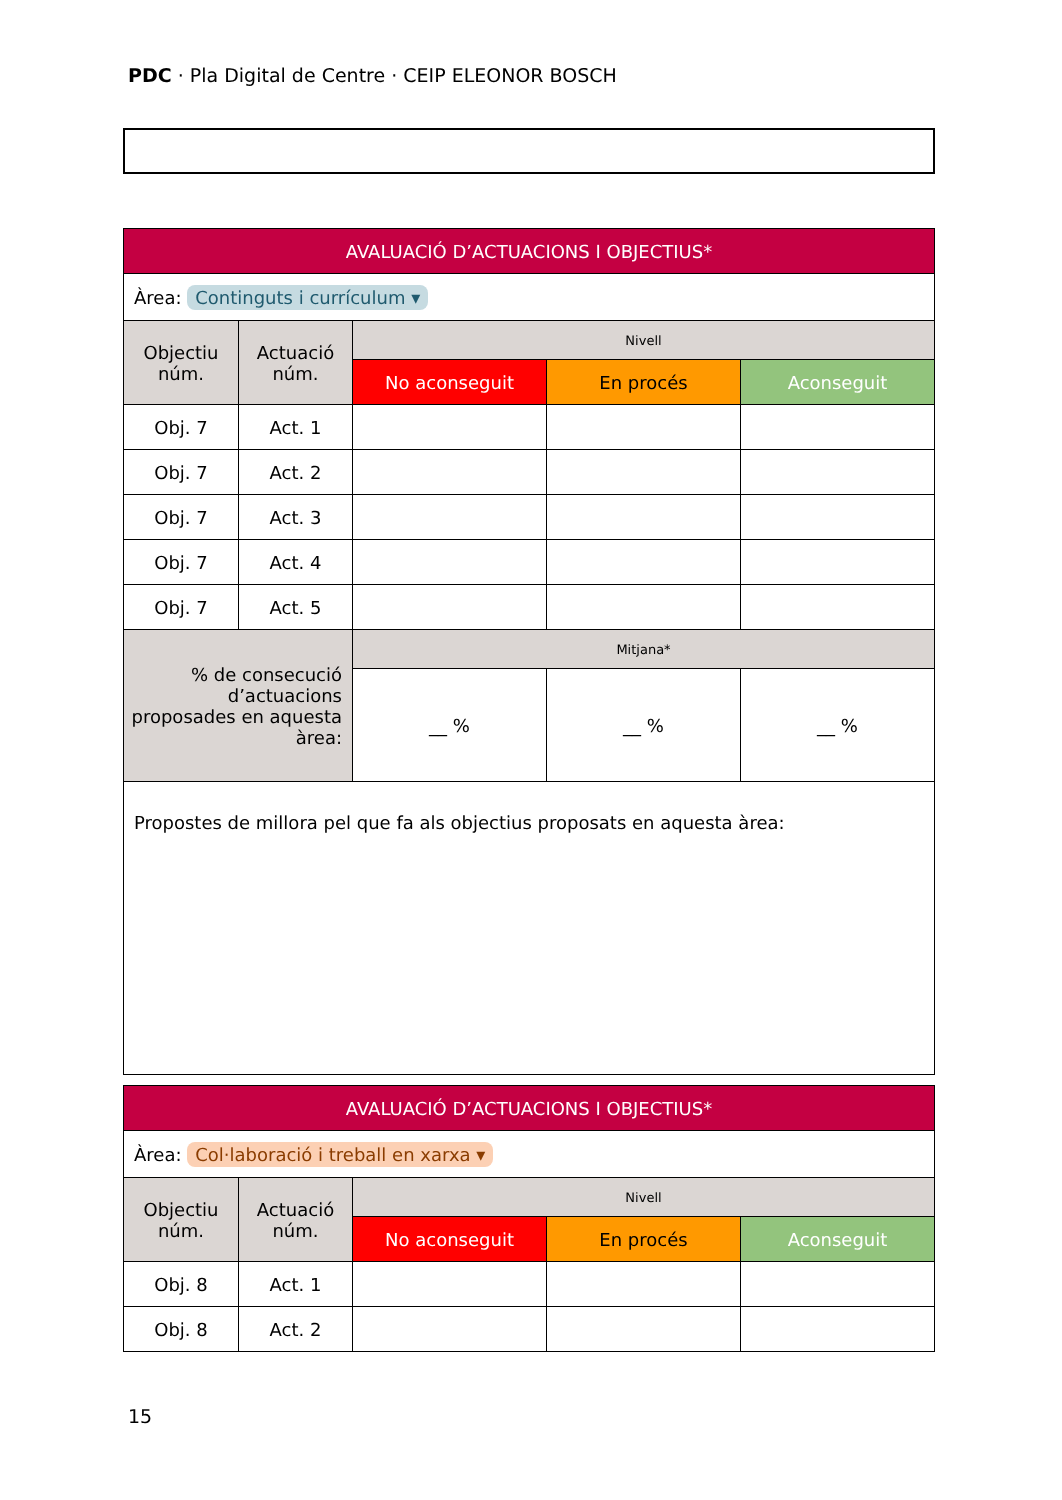PDC · Pla Digital de Centre · CEIP ELEONOR BOSCH
| AVALUACIÓ D’ACTUACIONS I OBJECTIUS* | | | | |
| --- | --- | --- | --- | --- |
| Àrea: Continguts i currículum ▾ | | | | |
| Objectiu núm. | Actuació núm. | Nivell | | |
| | | No aconseguit | En procés | Aconseguit |
| Obj. 7 | Act. 1 | | | |
| Obj. 7 | Act. 2 | | | |
| Obj. 7 | Act. 3 | | | |
| Obj. 7 | Act. 4 | | | |
| Obj. 7 | Act. 5 | | | |
| % de consecució d’actuacions proposades en aquesta àrea: | | Mitjana* | | |
| | | __ % | __ % | __ % |
| Propostes de millora pel que fa als objectius proposats en aquesta àrea: | | | | |
| AVALUACIÓ D’ACTUACIONS I OBJECTIUS* | | | | |
| --- | --- | --- | --- | --- |
| Àrea: Col·laboració i treball en xarxa ▾ | | | | |
| Objectiu núm. | Actuació núm. | Nivell | | |
| | | No aconseguit | En procés | Aconseguit |
| Obj. 8 | Act. 1 | | | |
| Obj. 8 | Act. 2 | | | |
15